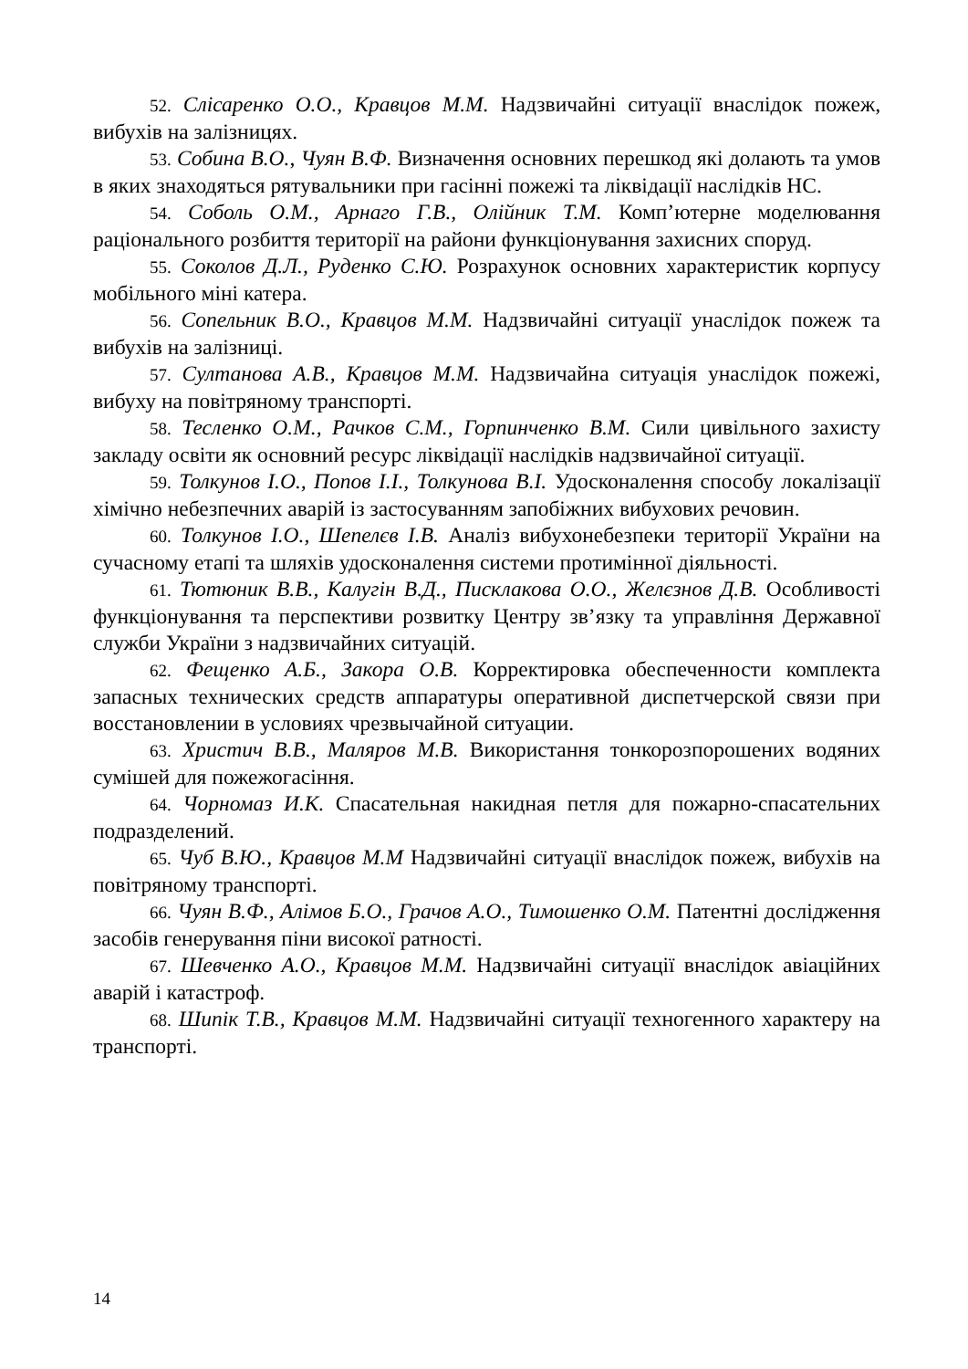52. Слісаренко О.О., Кравцов М.М. Надзвичайні ситуації внаслідок пожеж, вибухів на залізницях.
53. Собина В.О., Чуян В.Ф. Визначення основних перешкод які долають та умов в яких знаходяться рятувальники при гасінні пожежі та ліквідації наслідків НС.
54. Соболь О.М., Арнаго Г.В., Олійник Т.М. Комп’ютерне моделювання раціонального розбиття території на райони функціонування захисних споруд.
55. Соколов Д.Л., Руденко С.Ю. Розрахунок основних характеристик корпусу мобільного міні катера.
56. Сопельник В.О., Кравцов М.М. Надзвичайні ситуації унаслідок пожеж та вибухів на залізниці.
57. Султанова А.В., Кравцов М.М. Надзвичайна ситуація унаслідок пожежі, вибуху на повітряному транспорті.
58. Тесленко О.М., Рачков С.М., Горпинченко В.М. Сили цивільного захисту закладу освіти як основний ресурс ліквідації наслідків надзвичайної ситуації.
59. Толкунов І.О., Попов І.І., Толкунова В.І. Удосконалення способу локалізації хімічно небезпечних аварій із застосуванням запобіжних вибухових речовин.
60. Толкунов І.О., Шепелєв І.В. Аналіз вибухонебезпеки території України на сучасному етапі та шляхів удосконалення системи протимінної діяльності.
61. Тютюник В.В., Калугін В.Д., Писклакова О.О., Желєзнов Д.В. Особливості функціонування та перспективи розвитку Центру зв’язку та управління Державної служби України з надзвичайних ситуацій.
62. Фещенко А.Б., Закора О.В. Корректировка обеспеченности комплекта запасных технических средств аппаратуры оперативной диспетчерской связи при восстановлении в условиях чрезвычайной ситуации.
63. Христич В.В., Маляров М.В. Використання тонкорозпорошених водяних сумішей для пожежогасіння.
64. Чорномаз И.К. Спасательная накидная петля для пожарно-спасательних подразделений.
65. Чуб В.Ю., Кравцов М.М Надзвичайні ситуації внаслідок пожеж, вибухів на повітряному транспорті.
66. Чуян В.Ф., Алімов Б.О., Грачов А.О., Тимошенко О.М. Патентні дослідження засобів генерування піни високої ратності.
67. Шевченко А.О., Кравцов М.М. Надзвичайні ситуації внаслідок авіаційних аварій і катастроф.
68. Шипік Т.В., Кравцов М.М. Надзвичайні ситуації техногенного характеру на транспорті.
14